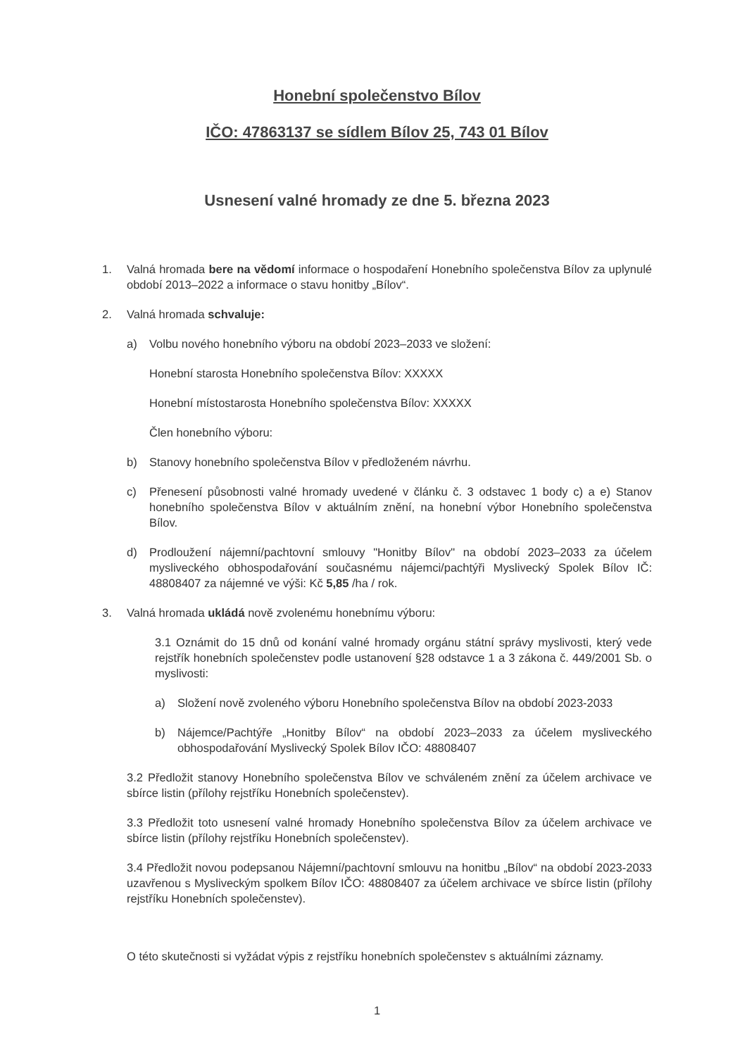Honební společenstvo Bílov
IČO: 47863137 se sídlem Bílov 25, 743 01 Bílov
Usnesení valné hromady ze dne 5. března 2023
1. Valná hromada bere na vědomí informace o hospodaření Honebního společenstva Bílov za uplynulé období 2013–2022 a informace o stavu honitby „Bílov“.
2. Valná hromada schvaluje:
a) Volbu nového honebního výboru na období 2023–2033 ve složení:
Honební starosta Honebního společenstva Bílov: XXXXX
Honební místostarosta Honebního společenstva Bílov: XXXXX
Člen honebního výboru:
b) Stanovy honebního společenstva Bílov v předloženém návrhu.
c) Přenesení působnosti valné hromady uvedené v článku č. 3 odstavec 1 body c) a e) Stanov honebního společenstva Bílov v aktuálním znění, na honební výbor Honebního společenstva Bílov.
d) Prodloužení nájemní/pachtovní smlouvy "Honitby Bílov" na období 2023–2033 za účelem mysliveckého obhospodařování současnému nájemci/pachtýři Myslivecký Spolek Bílov IČ: 48808407 za nájemné ve výši: Kč 5,85 /ha / rok.
3. Valná hromada ukládá nově zvolenému honebnímu výboru:
3.1 Oznámit do 15 dnů od konání valné hromady orgánu státní správy myslivosti, který vede rejstřík honebních společenstev podle ustanovení §28 odstavce 1 a 3 zákona č. 449/2001 Sb. o myslivosti:
a) Složení nově zvoleného výboru Honebního společenstva Bílov na období 2023-2033
b) Nájemce/Pachtýře „Honitby Bílov“ na období 2023–2033 za účelem mysliveckého obhospodařování Myslivecký Spolek Bílov IČO: 48808407
3.2 Předložit stanovy Honebního společenstva Bílov ve schváleném znění za účelem archivace ve sbírce listin (přílohy rejstříku Honebních společenstev).
3.3 Předložit toto usnesení valné hromady Honebního společenstva Bílov za účelem archivace ve sbírce listin (přílohy rejstříku Honebních společenstev).
3.4 Předložit novou podepsanou Nájemní/pachtovní smlouvu na honitbu „Bílov“ na období 2023-2033 uzavřenou s Mysliveckým spolkem Bílov IČO: 48808407 za účelem archivace ve sbírce listin (přílohy rejstříku Honebních společenstev).
O této skutečnosti si vyžádat výpis z rejstříku honebních společenstev s aktuálními záznamy.
1